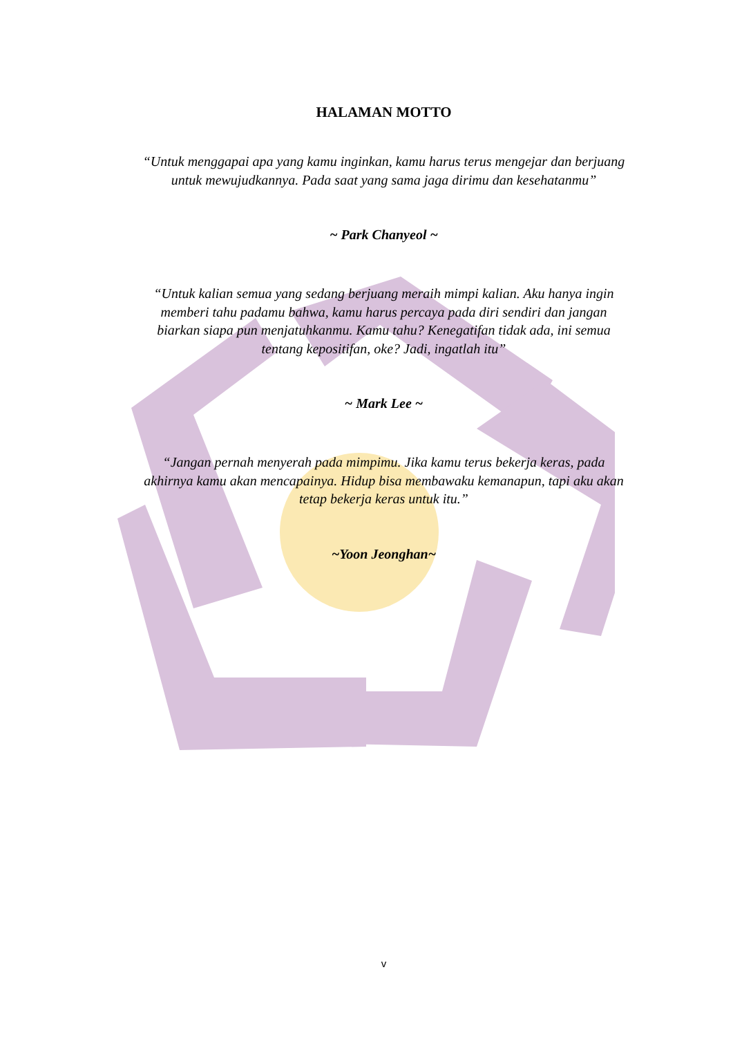HALAMAN MOTTO
“Untuk menggapai apa yang kamu inginkan, kamu harus terus mengejar dan berjuang untuk mewujudkannya. Pada saat yang sama jaga dirimu dan kesehatanmu”
~ Park Chanyeol ~
“Untuk kalian semua yang sedang berjuang meraih mimpi kalian. Aku hanya ingin memberi tahu padamu bahwa, kamu harus percaya pada diri sendiri dan jangan biarkan siapa pun menjatuhkanmu. Kamu tahu? Kenegatifan tidak ada, ini semua tentang kepositifan, oke? Jadi, ingatlah itu”
~ Mark Lee ~
“Jangan pernah menyerah pada mimpimu. Jika kamu terus bekerja keras, pada akhirnya kamu akan mencapainya. Hidup bisa membawaku kemanapun, tapi aku akan tetap bekerja keras untuk itu.”
~Yoon Jeonghan~
v